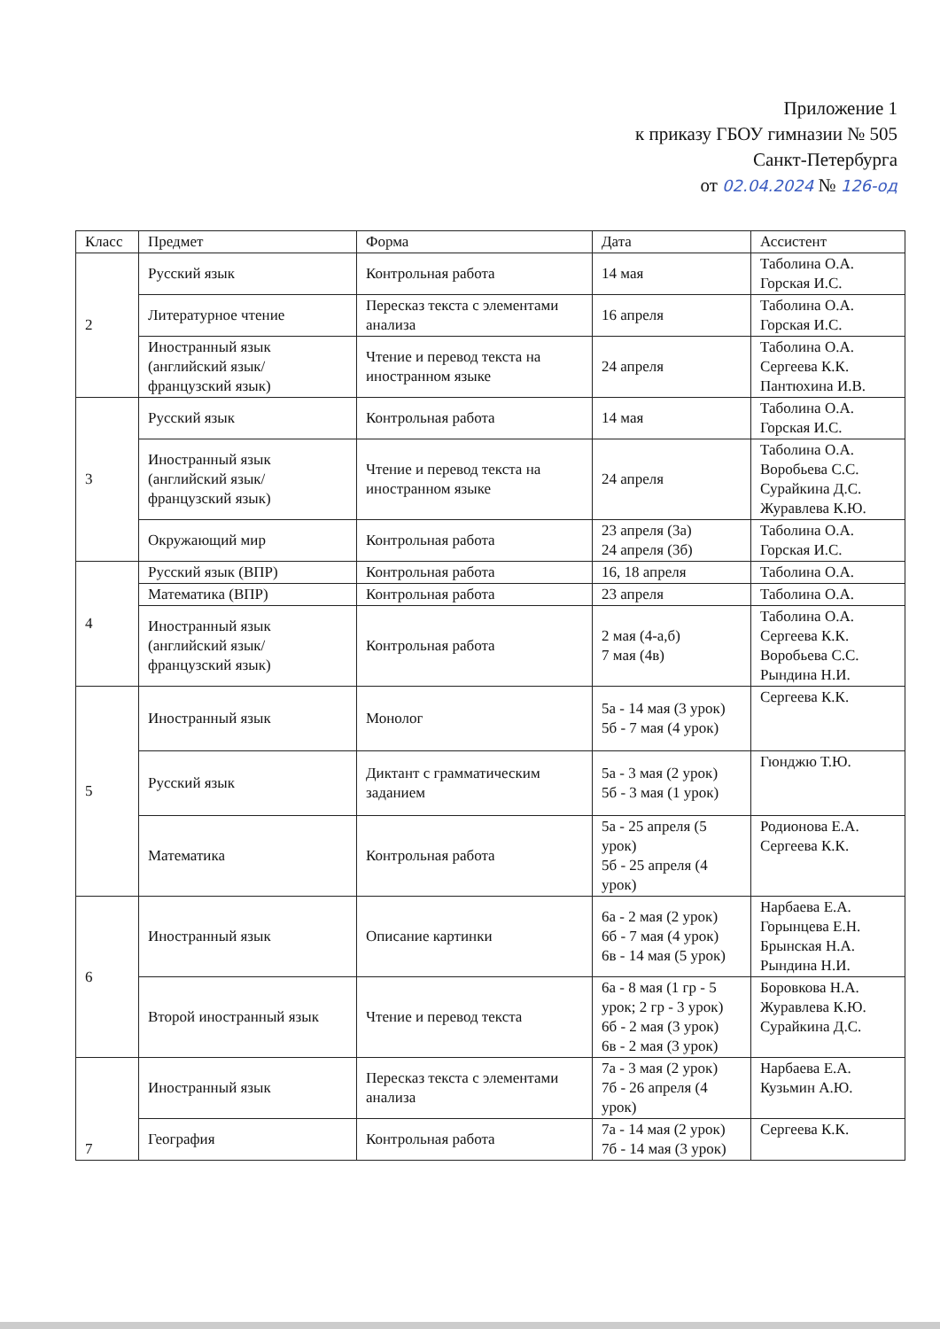Приложение 1
к приказу ГБОУ гимназии № 505
Санкт-Петербурга
от 02.04.2024 № 126-од
| Класс | Предмет | Форма | Дата | Ассистент |
| --- | --- | --- | --- | --- |
| 2 | Русский язык | Контрольная работа | 14 мая | Таболина О.А. Горская И.С. |
| | Литературное чтение | Пересказ текста с элементами анализа | 16 апреля | Таболина О.А. Горская И.С. |
| | Иностранный язык (английский язык/ французский язык) | Чтение и перевод текста на иностранном языке | 24 апреля | Таболина О.А. Сергеева К.К. Пантюхина И.В. |
| 3 | Русский язык | Контрольная работа | 14 мая | Таболина О.А. Горская И.С. |
| | Иностранный язык (английский язык/ французский язык) | Чтение и перевод текста на иностранном языке | 24 апреля | Таболина О.А. Воробьева С.С. Сурайкина Д.С. Журавлева К.Ю. |
| | Окружающий мир | Контрольная работа | 23 апреля (3а) 24 апреля (3б) | Таболина О.А. Горская И.С. |
| 4 | Русский язык (ВПР) | Контрольная работа | 16, 18 апреля | Таболина О.А. |
| | Математика (ВПР) | Контрольная работа | 23 апреля | Таболина О.А. |
| | Иностранный язык (английский язык/ французский язык) | Контрольная работа | 2 мая (4-а,б) 7 мая (4в) | Таболина О.А. Сергеева К.К. Воробьева С.С. Рындина Н.И. |
| 5 | Иностранный язык | Монолог | 5а - 14 мая (3 урок) 5б - 7 мая (4 урок) | Сергеева К.К. |
| | Русский язык | Диктант с грамматическим заданием | 5а - 3 мая (2 урок) 5б - 3 мая (1 урок) | Гюнджю Т.Ю. |
| | Математика | Контрольная работа | 5а - 25 апреля (5 урок) 5б - 25 апреля (4 урок) | Родионова Е.А. Сергеева К.К. |
| 6 | Иностранный язык | Описание картинки | 6а - 2 мая (2 урок) 6б - 7 мая (4 урок) 6в - 14 мая (5 урок) | Нарбаева Е.А. Горынцева Е.Н. Брынская Н.А. Рындина Н.И. |
| | Второй иностранный язык | Чтение и перевод текста | 6а - 8 мая (1 гр - 5 урок; 2 гр - 3 урок) 6б - 2 мая (3 урок) 6в - 2 мая (3 урок) | Боровкова Н.А. Журавлева К.Ю. Сурайкина Д.С. |
| 7 | Иностранный язык | Пересказ текста с элементами анализа | 7а - 3 мая (2 урок) 7б - 26 апреля (4 урок) | Нарбаева Е.А. Кузьмин А.Ю. |
| | География | Контрольная работа | 7а - 14 мая (2 урок) 7б - 14 мая (3 урок) | Сергеева К.К. |